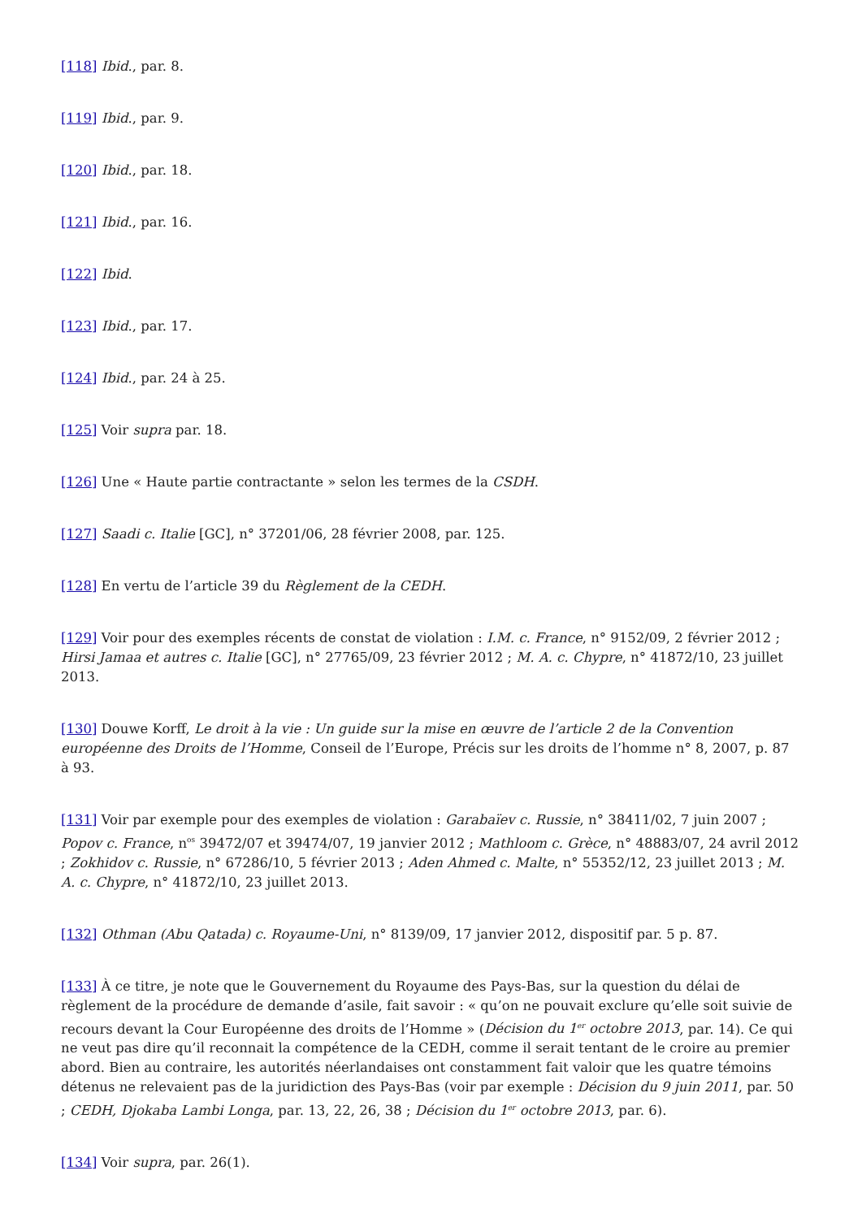[118] Ibid., par. 8.
[119] Ibid., par. 9.
[120] Ibid., par. 18.
[121] Ibid., par. 16.
[122] Ibid.
[123] Ibid., par. 17.
[124] Ibid., par. 24 à 25.
[125] Voir supra par. 18.
[126] Une « Haute partie contractante » selon les termes de la CSDH.
[127] Saadi c. Italie [GC], n° 37201/06, 28 février 2008, par. 125.
[128] En vertu de l’article 39 du Règlement de la CEDH.
[129] Voir pour des exemples récents de constat de violation : I.M. c. France, n° 9152/09, 2 février 2012 ; Hirsi Jamaa et autres c. Italie [GC], n° 27765/09, 23 février 2012 ; M. A. c. Chypre, n° 41872/10, 23 juillet 2013.
[130] Douwe Korff, Le droit à la vie : Un guide sur la mise en œuvre de l’article 2 de la Convention européenne des Droits de l’Homme, Conseil de l’Europe, Précis sur les droits de l’homme n° 8, 2007, p. 87 à 93.
[131] Voir par exemple pour des exemples de violation : Garabaïev c. Russie, n° 38411/02, 7 juin 2007 ; Popov c. France, n<sup>os</sup> 39472/07 et 39474/07, 19 janvier 2012 ; Mathloom c. Grèce, n° 48883/07, 24 avril 2012 ; Zokhidov c. Russie, n° 67286/10, 5 février 2013 ; Aden Ahmed c. Malte, n° 55352/12, 23 juillet 2013 ; M. A. c. Chypre, n° 41872/10, 23 juillet 2013.
[132] Othman (Abu Qatada) c. Royaume-Uni, n° 8139/09, 17 janvier 2012, dispositif par. 5 p. 87.
[133] À ce titre, je note que le Gouvernement du Royaume des Pays-Bas, sur la question du délai de règlement de la procédure de demande d’asile, fait savoir : « qu’on ne pouvait exclure qu’elle soit suivie de recours devant la Cour Européenne des droits de l’Homme » (Décision du 1<sup>er</sup> octobre 2013, par. 14). Ce qui ne veut pas dire qu’il reconnait la compétence de la CEDH, comme il serait tentant de le croire au premier abord. Bien au contraire, les autorités néerlandaises ont constamment fait valoir que les quatre témoins détenus ne relevaient pas de la juridiction des Pays-Bas (voir par exemple : Décision du 9 juin 2011, par. 50 ; CEDH, Djokaba Lambi Longa, par. 13, 22, 26, 38 ; Décision du 1<sup>er</sup> octobre 2013, par. 6).
[134] Voir supra, par. 26(1).